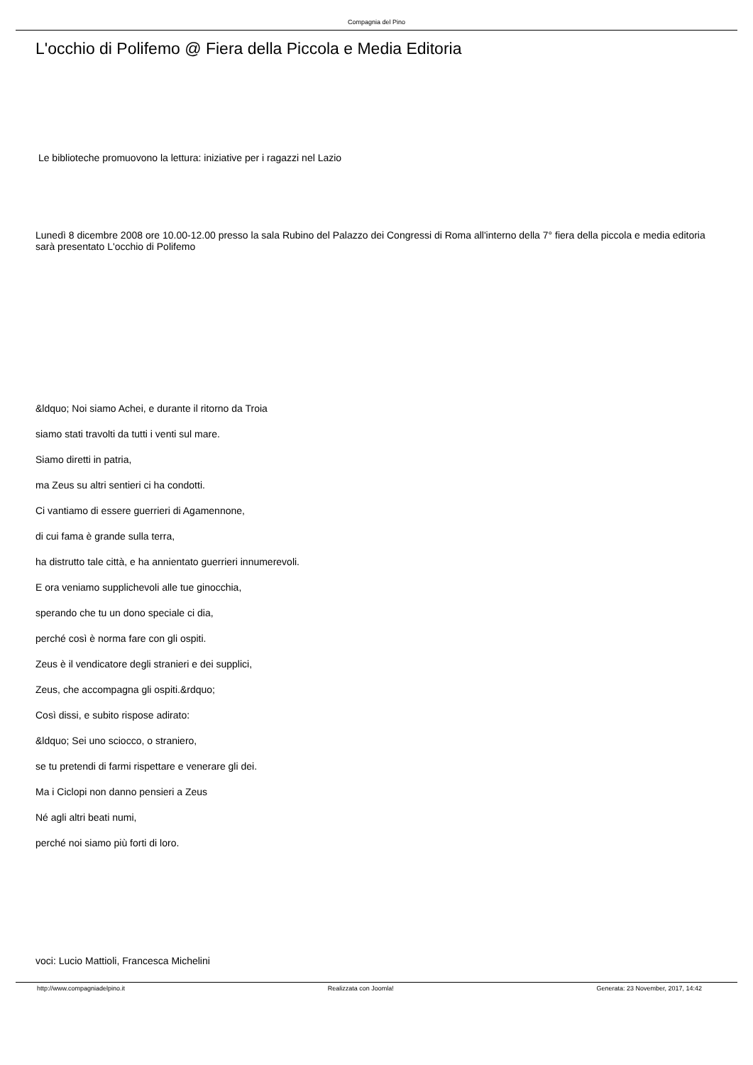Compagnia del Pino
L'occhio di Polifemo @ Fiera della Piccola e Media Editoria
Le biblioteche promuovono la lettura: iniziative per i ragazzi nel Lazio
Lunedì 8 dicembre 2008 ore 10.00-12.00 presso la sala Rubino del Palazzo dei Congressi di Roma all'interno della 7° fiera della piccola e media editoria sarà presentato L'occhio di Polifemo
&ldquo; Noi siamo Achei, e durante il ritorno da Troia
siamo stati travolti da tutti i venti sul mare.
Siamo diretti in patria,
ma Zeus su altri sentieri ci ha condotti.
Ci vantiamo di essere guerrieri di Agamennone,
di cui fama è grande sulla terra,
ha distrutto tale città, e ha annientato guerrieri innumerevoli.
E ora veniamo supplichevoli alle tue ginocchia,
sperando che tu un dono speciale ci dia,
perché così è norma fare con gli ospiti.
Zeus è il vendicatore degli stranieri e dei supplici,
Zeus, che accompagna gli ospiti.&rdquo;
Così dissi, e subito rispose adirato:
&ldquo; Sei uno sciocco, o straniero,
se tu pretendi di farmi rispettare e venerare gli dei.
Ma i Ciclopi non danno pensieri a Zeus
Né agli altri beati numi,
perché noi siamo più forti di loro.
voci: Lucio Mattioli, Francesca Michelini
http://www.compagniadelpino.it Realizzata con Joomla! Generata: 23 November, 2017, 14:42